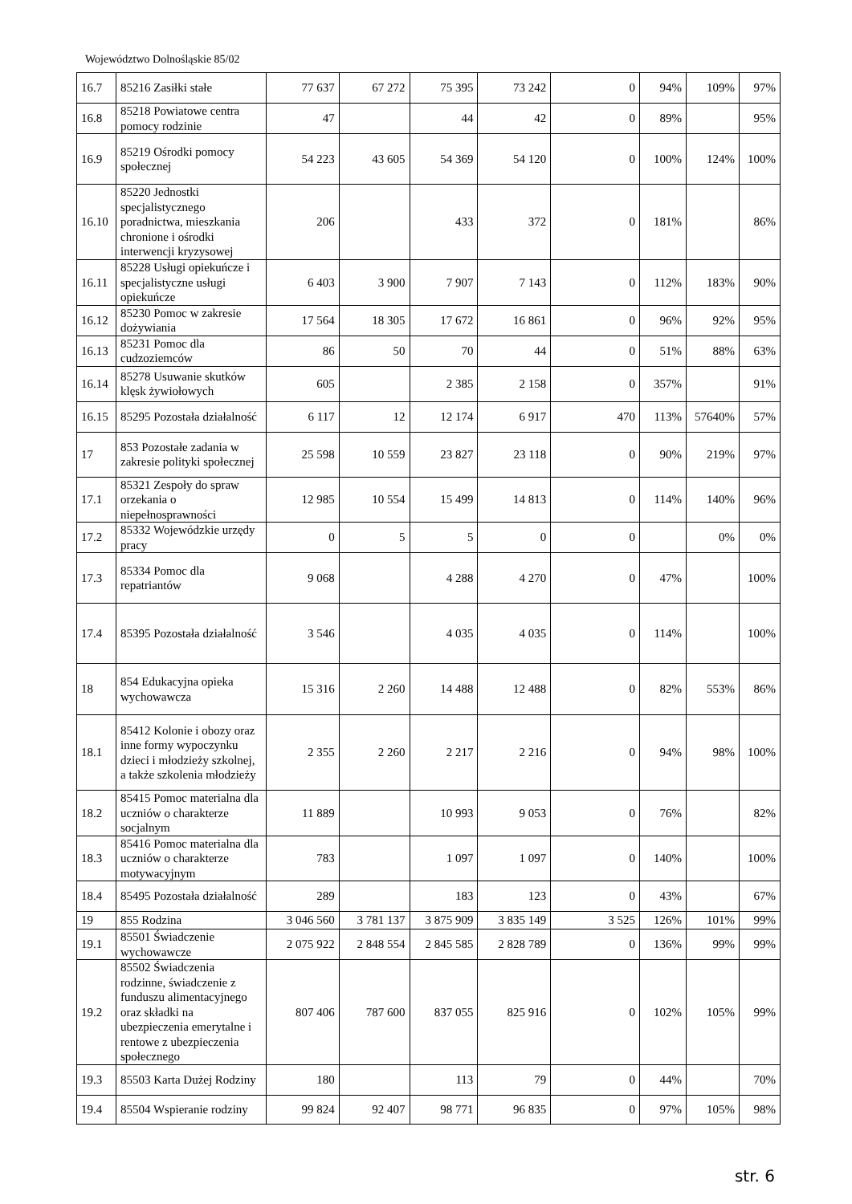Województwo Dolnośląskie 85/02
| 16.7 | 85216 Zasiłki stałe | 77 637 | 67 272 | 75 395 | 73 242 | 0 | 94% | 109% | 97% |
| 16.8 | 85218 Powiatowe centra pomocy rodzinie | 47 | | 44 | 42 | 0 | 89% | | 95% |
| 16.9 | 85219 Ośrodki pomocy społecznej | 54 223 | 43 605 | 54 369 | 54 120 | 0 | 100% | 124% | 100% |
| 16.10 | 85220 Jednostki specjalistycznego poradnictwa, mieszkania chronione i ośrodki interwencji kryzysowej | 206 | | 433 | 372 | 0 | 181% | | 86% |
| 16.11 | 85228 Usługi opiekuńcze i specjalistyczne usługi opiekuńcze | 6 403 | 3 900 | 7 907 | 7 143 | 0 | 112% | 183% | 90% |
| 16.12 | 85230 Pomoc w zakresie dożywiania | 17 564 | 18 305 | 17 672 | 16 861 | 0 | 96% | 92% | 95% |
| 16.13 | 85231 Pomoc dla cudzoziemców | 86 | 50 | 70 | 44 | 0 | 51% | 88% | 63% |
| 16.14 | 85278 Usuwanie skutków klęsk żywiołowych | 605 | | 2 385 | 2 158 | 0 | 357% | | 91% |
| 16.15 | 85295 Pozostała działalność | 6 117 | 12 | 12 174 | 6 917 | 470 | 113% | 57640% | 57% |
| 17 | 853 Pozostałe zadania w zakresie polityki społecznej | 25 598 | 10 559 | 23 827 | 23 118 | 0 | 90% | 219% | 97% |
| 17.1 | 85321 Zespoły do spraw orzekania o niepełnosprawności | 12 985 | 10 554 | 15 499 | 14 813 | 0 | 114% | 140% | 96% |
| 17.2 | 85332 Wojewódzkie urzędy pracy | 0 | 5 | 5 | 0 | 0 | | 0% | 0% |
| 17.3 | 85334 Pomoc dla repatriantów | 9 068 | | 4 288 | 4 270 | 0 | 47% | | 100% |
| 17.4 | 85395 Pozostała działalność | 3 546 | | 4 035 | 4 035 | 0 | 114% | | 100% |
| 18 | 854 Edukacyjna opieka wychowawcza | 15 316 | 2 260 | 14 488 | 12 488 | 0 | 82% | 553% | 86% |
| 18.1 | 85412 Kolonie i obozy oraz inne formy wypoczynku dzieci i młodzieży szkolnej, a także szkolenia młodzieży | 2 355 | 2 260 | 2 217 | 2 216 | 0 | 94% | 98% | 100% |
| 18.2 | 85415 Pomoc materialna dla uczniów o charakterze socjalnym | 11 889 | | 10 993 | 9 053 | 0 | 76% | | 82% |
| 18.3 | 85416 Pomoc materialna dla uczniów o charakterze motywacyjnym | 783 | | 1 097 | 1 097 | 0 | 140% | | 100% |
| 18.4 | 85495 Pozostała działalność | 289 | | 183 | 123 | 0 | 43% | | 67% |
| 19 | 855 Rodzina | 3 046 560 | 3 781 137 | 3 875 909 | 3 835 149 | 3 525 | 126% | 101% | 99% |
| 19.1 | 85501 Świadczenie wychowawcze | 2 075 922 | 2 848 554 | 2 845 585 | 2 828 789 | 0 | 136% | 99% | 99% |
| 19.2 | 85502 Świadczenia rodzinne, świadczenie z funduszu alimentacyjnego oraz składki na ubezpieczenia emerytalne i rentowe z ubezpieczenia społecznego | 807 406 | 787 600 | 837 055 | 825 916 | 0 | 102% | 105% | 99% |
| 19.3 | 85503 Karta Dużej Rodziny | 180 | | 113 | 79 | 0 | 44% | | 70% |
| 19.4 | 85504 Wspieranie rodziny | 99 824 | 92 407 | 98 771 | 96 835 | 0 | 97% | 105% | 98% |
str. 6